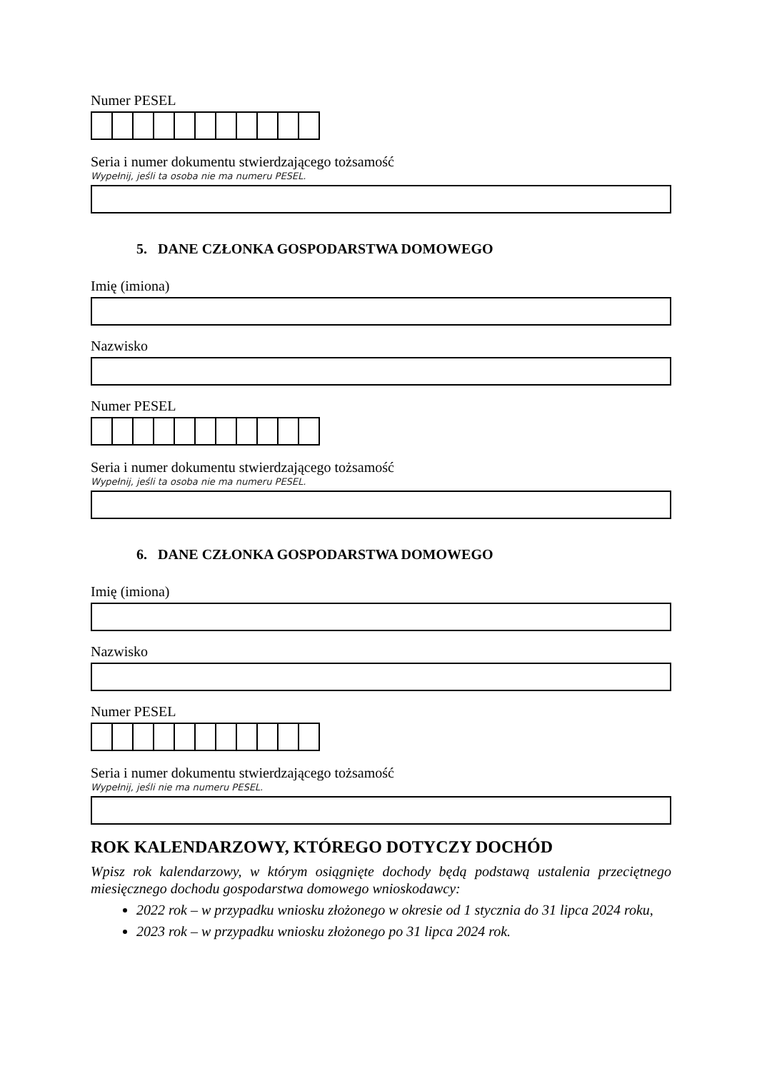Numer PESEL
Seria i numer dokumentu stwierdzającego tożsamość
Wypełnij, jeśli ta osoba nie ma numeru PESEL.
5. DANE CZŁONKA GOSPODARSTWA DOMOWEGO
Imię (imiona)
Nazwisko
Numer PESEL
Seria i numer dokumentu stwierdzającego tożsamość
Wypełnij, jeśli ta osoba nie ma numeru PESEL.
6. DANE CZŁONKA GOSPODARSTWA DOMOWEGO
Imię (imiona)
Nazwisko
Numer PESEL
Seria i numer dokumentu stwierdzającego tożsamość
Wypełnij, jeśli nie ma numeru PESEL.
ROK KALENDARZOWY, KTÓREGO DOTYCZY DOCHÓD
Wpisz rok kalendarzowy, w którym osiągnięte dochody będą podstawą ustalenia przeciętnego miesięcznego dochodu gospodarstwa domowego wnioskodawcy:
2022 rok – w przypadku wniosku złożonego w okresie od 1 stycznia do 31 lipca 2024 roku,
2023 rok – w przypadku wniosku złożonego po 31 lipca 2024 rok.